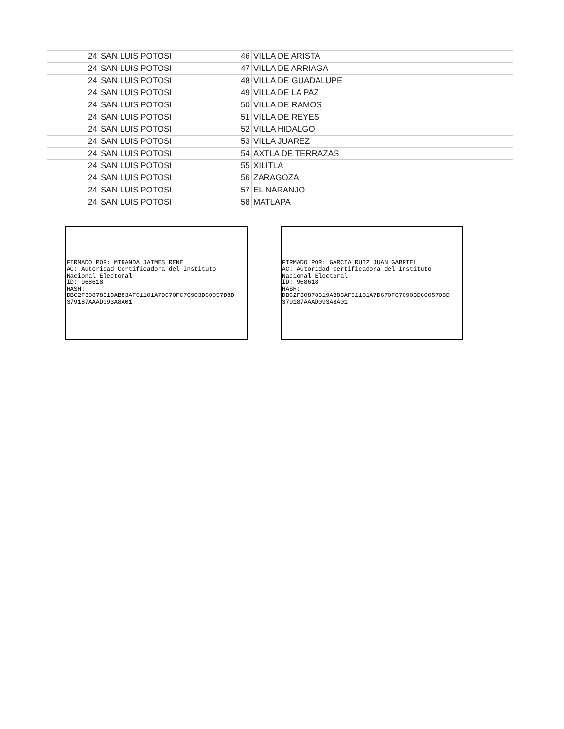| 24 | SAN LUIS POTOSI | 46 | VILLA DE ARISTA |
| 24 | SAN LUIS POTOSI | 47 | VILLA DE ARRIAGA |
| 24 | SAN LUIS POTOSI | 48 | VILLA DE GUADALUPE |
| 24 | SAN LUIS POTOSI | 49 | VILLA DE LA PAZ |
| 24 | SAN LUIS POTOSI | 50 | VILLA DE RAMOS |
| 24 | SAN LUIS POTOSI | 51 | VILLA DE REYES |
| 24 | SAN LUIS POTOSI | 52 | VILLA HIDALGO |
| 24 | SAN LUIS POTOSI | 53 | VILLA JUAREZ |
| 24 | SAN LUIS POTOSI | 54 | AXTLA DE TERRAZAS |
| 24 | SAN LUIS POTOSI | 55 | XILITLA |
| 24 | SAN LUIS POTOSI | 56 | ZARAGOZA |
| 24 | SAN LUIS POTOSI | 57 | EL NARANJO |
| 24 | SAN LUIS POTOSI | 58 | MATLAPA |
FIRMADO POR: MIRANDA JAIMES RENE
AC: Autoridad Certificadora del Instituto
Nacional Electoral
ID: 968618
HASH:
DBC2F30878319AB83AF61101A7D670FC7C903DC0057D8D
379187AAAD093A8A01
FIRMADO POR: GARCIA RUIZ JUAN GABRIEL
AC: Autoridad Certificadora del Instituto
Nacional Electoral
ID: 968618
HASH:
DBC2F30878319AB83AF61101A7D670FC7C903DC0057D8D
379187AAAD093A8A01